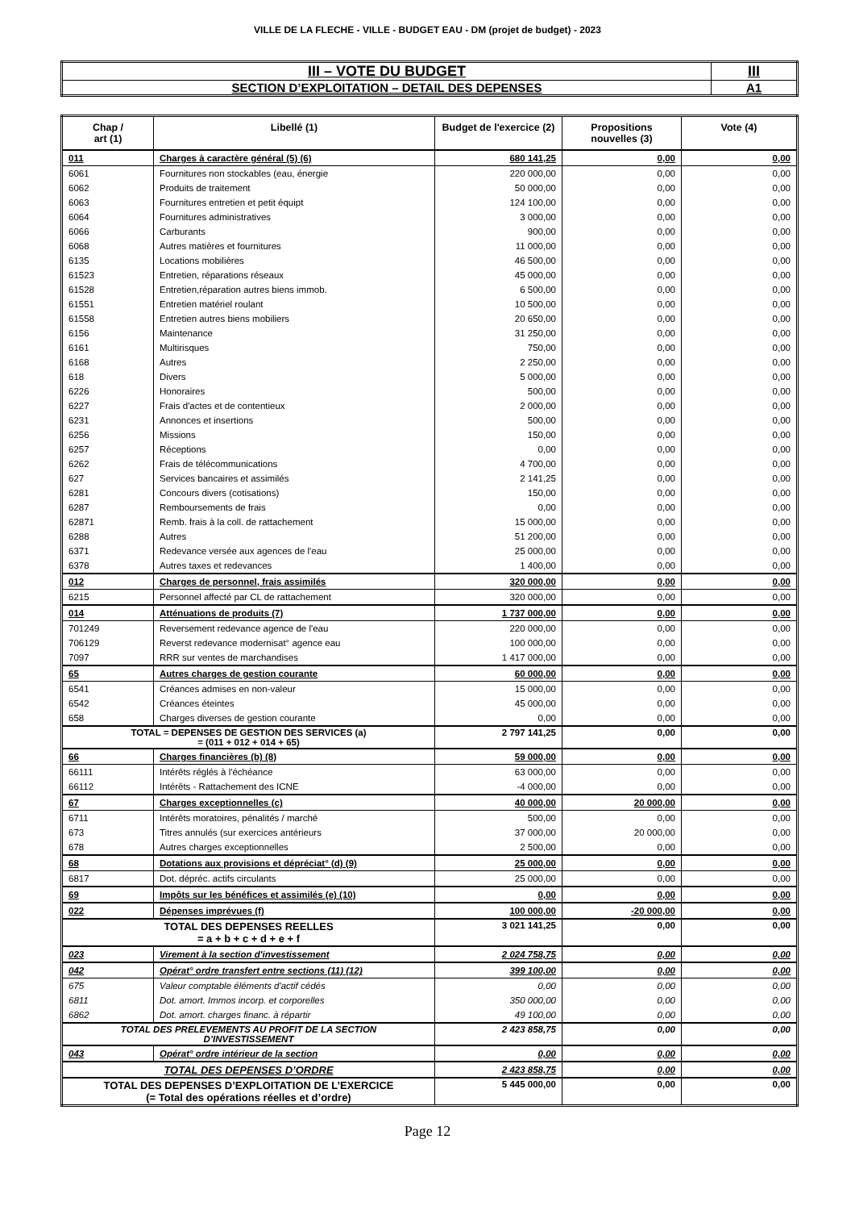VILLE DE LA FLECHE - VILLE - BUDGET EAU - DM (projet de budget) - 2023
| III – VOTE DU BUDGET | III |
| SECTION D’EXPLOITATION – DETAIL DES DEPENSES | A1 |
| Chap / art (1) | Libellé (1) | Budget de l'exercice (2) | Propositions nouvelles (3) | Vote (4) |
| --- | --- | --- | --- | --- |
| 011 | Charges à caractère général (5) (6) | 680 141,25 | 0,00 | 0,00 |
| 6061 | Fournitures non stockables (eau, énergie | 220 000,00 | 0,00 | 0,00 |
| 6062 | Produits de traitement | 50 000,00 | 0,00 | 0,00 |
| 6063 | Fournitures entretien et petit équipt | 124 100,00 | 0,00 | 0,00 |
| 6064 | Fournitures administratives | 3 000,00 | 0,00 | 0,00 |
| 6066 | Carburants | 900,00 | 0,00 | 0,00 |
| 6068 | Autres matières et fournitures | 11 000,00 | 0,00 | 0,00 |
| 6135 | Locations mobilières | 46 500,00 | 0,00 | 0,00 |
| 61523 | Entretien, réparations réseaux | 45 000,00 | 0,00 | 0,00 |
| 61528 | Entretien,réparation autres biens immob. | 6 500,00 | 0,00 | 0,00 |
| 61551 | Entretien matériel roulant | 10 500,00 | 0,00 | 0,00 |
| 61558 | Entretien autres biens mobiliers | 20 650,00 | 0,00 | 0,00 |
| 6156 | Maintenance | 31 250,00 | 0,00 | 0,00 |
| 6161 | Multirisques | 750,00 | 0,00 | 0,00 |
| 6168 | Autres | 2 250,00 | 0,00 | 0,00 |
| 618 | Divers | 5 000,00 | 0,00 | 0,00 |
| 6226 | Honoraires | 500,00 | 0,00 | 0,00 |
| 6227 | Frais d'actes et de contentieux | 2 000,00 | 0,00 | 0,00 |
| 6231 | Annonces et insertions | 500,00 | 0,00 | 0,00 |
| 6256 | Missions | 150,00 | 0,00 | 0,00 |
| 6257 | Réceptions | 0,00 | 0,00 | 0,00 |
| 6262 | Frais de télécommunications | 4 700,00 | 0,00 | 0,00 |
| 627 | Services bancaires et assimilés | 2 141,25 | 0,00 | 0,00 |
| 6281 | Concours divers (cotisations) | 150,00 | 0,00 | 0,00 |
| 6287 | Remboursements de frais | 0,00 | 0,00 | 0,00 |
| 62871 | Remb. frais à la coll. de rattachement | 15 000,00 | 0,00 | 0,00 |
| 6288 | Autres | 51 200,00 | 0,00 | 0,00 |
| 6371 | Redevance versée aux agences de l'eau | 25 000,00 | 0,00 | 0,00 |
| 6378 | Autres taxes et redevances | 1 400,00 | 0,00 | 0,00 |
| 012 | Charges de personnel, frais assimilés | 320 000,00 | 0,00 | 0,00 |
| 6215 | Personnel affecté par CL de rattachement | 320 000,00 | 0,00 | 0,00 |
| 014 | Atténuations de produits (7) | 1 737 000,00 | 0,00 | 0,00 |
| 701249 | Reversement redevance agence de l'eau | 220 000,00 | 0,00 | 0,00 |
| 706129 | Reverst redevance modernisat° agence eau | 100 000,00 | 0,00 | 0,00 |
| 7097 | RRR sur ventes de marchandises | 1 417 000,00 | 0,00 | 0,00 |
| 65 | Autres charges de gestion courante | 60 000,00 | 0,00 | 0,00 |
| 6541 | Créances admises en non-valeur | 15 000,00 | 0,00 | 0,00 |
| 6542 | Créances éteintes | 45 000,00 | 0,00 | 0,00 |
| 658 | Charges diverses de gestion courante | 0,00 | 0,00 | 0,00 |
| TOTAL = DEPENSES DE GESTION DES SERVICES (a) = (011 + 012 + 014 + 65) | | 2 797 141,25 | 0,00 | 0,00 |
| 66 | Charges financières (b) (8) | 59 000,00 | 0,00 | 0,00 |
| 66111 | Intérêts réglés à l'échéance | 63 000,00 | 0,00 | 0,00 |
| 66112 | Intérêts - Rattachement des ICNE | -4 000,00 | 0,00 | 0,00 |
| 67 | Charges exceptionnelles (c) | 40 000,00 | 20 000,00 | 0,00 |
| 6711 | Intérêts moratoires, pénalités / marché | 500,00 | 0,00 | 0,00 |
| 673 | Titres annulés (sur exercices antérieurs | 37 000,00 | 20 000,00 | 0,00 |
| 678 | Autres charges exceptionnelles | 2 500,00 | 0,00 | 0,00 |
| 68 | Dotations aux provisions et dépréciat° (d) (9) | 25 000,00 | 0,00 | 0,00 |
| 6817 | Dot. dépréc. actifs circulants | 25 000,00 | 0,00 | 0,00 |
| 69 | Impôts sur les bénéfices et assimilés (e) (10) | 0,00 | 0,00 | 0,00 |
| 022 | Dépenses imprévues (f) | 100 000,00 | -20 000,00 | 0,00 |
| TOTAL DES DEPENSES REELLES = a + b + c + d + e + f | | 3 021 141,25 | 0,00 | 0,00 |
| 023 | Virement à la section d'investissement | 2 024 758,75 | 0,00 | 0,00 |
| 042 | Opérat° ordre transfert entre sections (11) (12) | 399 100,00 | 0,00 | 0,00 |
| 675 | Valeur comptable éléments d'actif cédés | 0,00 | 0,00 | 0,00 |
| 6811 | Dot. amort. Immos incorp. et corporelles | 350 000,00 | 0,00 | 0,00 |
| 6862 | Dot. amort. charges financ. à répartir | 49 100,00 | 0,00 | 0,00 |
| TOTAL DES PRELEVEMENTS AU PROFIT DE LA SECTION D’INVESTISSEMENT | | 2 423 858,75 | 0,00 | 0,00 |
| 043 | Opérat° ordre intérieur de la section | 0,00 | 0,00 | 0,00 |
| TOTAL DES DEPENSES D’ORDRE | | 2 423 858,75 | 0,00 | 0,00 |
| TOTAL DES DEPENSES D’EXPLOITATION DE L’EXERCICE (= Total des opérations réelles et d’ordre) | | 5 445 000,00 | 0,00 | 0,00 |
Page 12